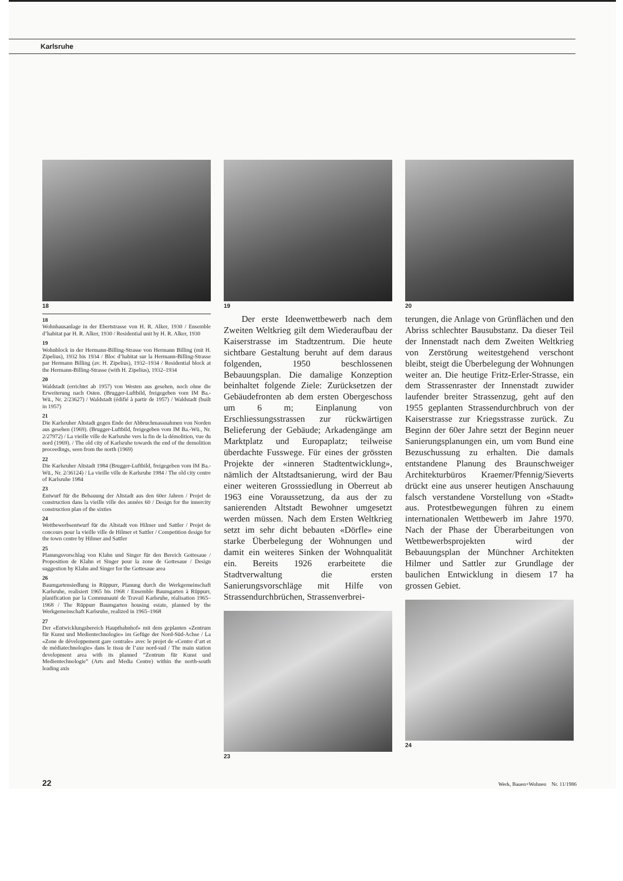Karlsruhe
18
18
Wohnhausanlage in der Ebertstrasse von H. R. Alker, 1930 / Ensemble d’habitat par H. R. Alker, 1930 / Residential unit by H. R. Alker, 1930
19
Wohnblock in der Hermann-Billing-Strasse von Hermann Billing (mit H. Zipelius), 1932 bis 1934 / Bloc d’habitat sur la Hermann-Billing-Strasse par Hermann Billing (av. H. Zipelius), 1932–1934 / Residential block at the Hermann-Billing-Strasse (with H. Zipelius), 1932–1934
20
Waldstadt (errichtet ab 1957) von Westen aus gesehen, noch ohne die Erweiterung nach Osten. (Brugger-Luftbild, freigegeben vom IM Ba.-Wü., Nr. 2/23627) / Waldstadt (édifié à partir de 1957) / Waldstadt (built in 1957)
21
Die Karlsruher Altstadt gegen Ende der Abbruchmassnahmen von Norden aus gesehen (1969). (Brugger-Luftbild, freigegeben vom IM Ba.-Wü., Nr. 2/27972) / La vieille ville de Karlsruhe vers la fin de la démolition, vue du nord (1969). / The old city of Karlsruhe towards the end of the demolition proceedings, seen from the north (1969)
22
Die Karlsruher Altstadt 1984 (Brugger-Luftbild, freigegeben vom IM Ba.-Wü., Nr. 2/36124) / La vieille ville de Karlsruhe 1984 / The old city centre of Karlsruhe 1984
23
Entwurf für die Bebauung der Altstadt aus den 60er Jahren / Projet de construction dans la vieille ville des années 60 / Design for the innercity construction plan of the sixties
24
Wettbewerbsentwurf für die Altstadt von Hilmer und Sattler / Projet de concours pour la vieille ville de Hilmer et Sattler / Competition design for the town centre by Hilmer and Sattler
25
Planungsvorschlag von Klahn und Singer für den Bereich Gottesaue / Proposition de Klahn et Singer pour la zone de Gottesaue / Design suggestion by Klahn and Singer for the Gottesaue area
26
Baumgartensiedlung in Rüppurr, Planung durch die Werkgemeinschaft Karlsruhe, realisiert 1965 bis 1968 / Ensemble Baumgarten à Rüppurr, planification par la Communauté de Travail Karlsruhe, réalisation 1965–1968 / The Rüppurr Baumgarten housing estate, planned by the Werkgemeinschaft Karlsruhe, realized in 1965–1968
27
Der «Entwicklungsbereich Hauptbahnhof» mit dem geplanten «Zentrum für Kunst und Medientechnologie» im Gefüge der Nord-Süd-Achse / La «Zone de développement gare centrale» avec le projet de «Centre d’art et de médiatechnologie» dans le tissu de l’axe nord-sud / The main station development area with its planned “Zentrum für Kunst und Medientechnologie” (Arts and Media Centre) within the north-south leading axis
19
  Der erste Ideenwettbewerb nach dem Zweiten Weltkrieg gilt dem Wiederaufbau der Kaiserstrasse im Stadtzentrum. Die heute sichtbare Gestaltung beruht auf dem daraus folgenden, 1950 beschlossenen Bebauungsplan. Die damalige Konzeption beinhaltet folgende Ziele: Zurücksetzen der Gebäudefronten ab dem ersten Obergeschoss um 6 m; Einplanung von Erschliessungsstrassen zur rückwärtigen Belieferung der Gebäude; Arkadengänge am Marktplatz und Europaplatz; teilweise überdachte Fusswege. Für eines der grössten Projekte der «inneren Stadtentwicklung», nämlich der Altstadtsanierung, wird der Bau einer weiteren Grosssiedlung in Oberreut ab 1963 eine Voraussetzung, da aus der zu sanierenden Altstadt Bewohner umgesetzt werden müssen. Nach dem Ersten Weltkrieg setzt im sehr dicht bebauten «Dörfle» eine starke Überbelegung der Wohnungen und damit ein weiteres Sinken der Wohnqualität ein. Bereits 1926 erarbeitete die Stadtverwaltung die ersten Sanierungsvorschläge mit Hilfe von Strassendurchbrüchen, Strassenverbrei-
23
20
terungen, die Anlage von Grünflächen und den Abriss schlechter Bausubstanz. Da dieser Teil der Innenstadt nach dem Zweiten Weltkrieg von Zerstörung weitestgehend verschont bleibt, steigt die Überbelegung der Wohnungen weiter an. Die heutige Fritz-Erler-Strasse, ein dem Strassenraster der Innenstadt zuwider laufender breiter Strassenzug, geht auf den 1955 geplanten Strassendurchbruch von der Kaiserstrasse zur Kriegsstrasse zurück. Zu Beginn der 60er Jahre setzt der Beginn neuer Sanierungsplanungen ein, um vom Bund eine Bezuschussung zu erhalten. Die damals entstandene Planung des Braunschweiger Architekturbüros Kraemer/Pfennig/Sieverts drückt eine aus unserer heutigen Anschauung falsch verstandene Vorstellung von «Stadt» aus. Protestbewegungen führen zu einem internationalen Wettbewerb im Jahre 1970. Nach der Phase der Überarbeitungen von Wettbewerbsprojekten wird der Bebauungsplan der Münchner Architekten Hilmer und Sattler zur Grundlage der baulichen Entwicklung in diesem 17 ha grossen Gebiet.
24
22 Werk, Bauen+Wohnen Nr. 11/1986